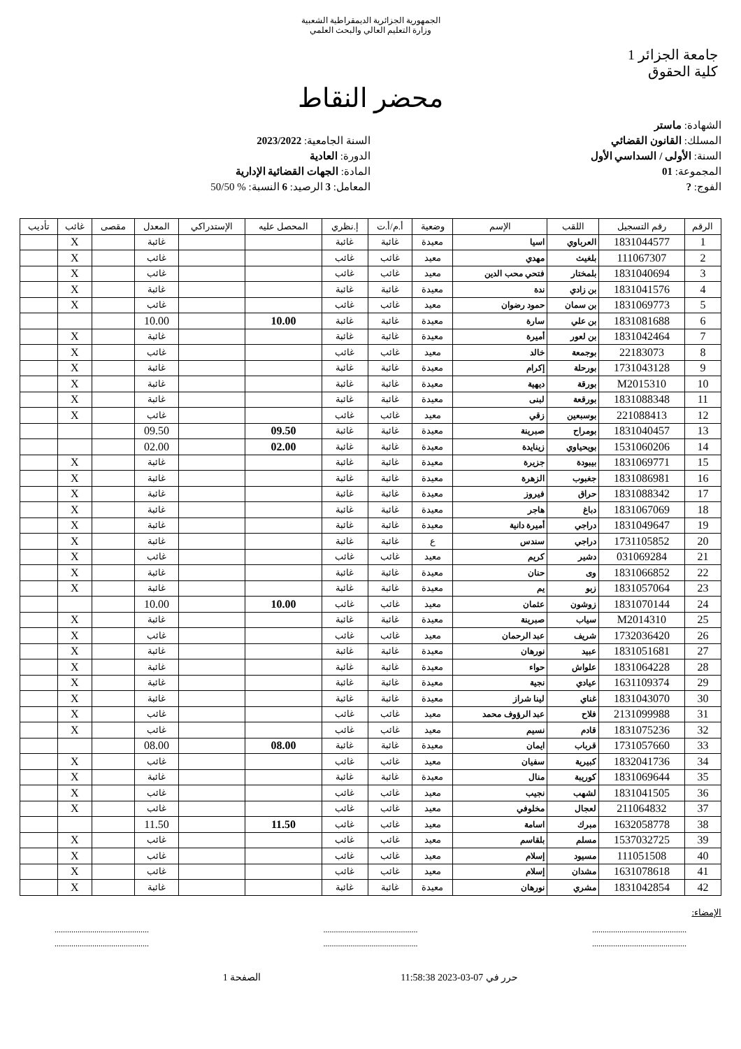الجمهورية الجزائرية الديمقراطية الشعبية
وزارة التعليم العالي والبحث العلمي
جامعة الجزائر 1
كلية الحقوق
محضر النقاط
الشهادة: ماستر
المسلك: القانون القضائي
السنة: الأولى / السداسي الأول
المجموعة: 01
الفوج: ?
السنة الجامعية: 2023/2022
الدورة: العادية
المادة: الجهات القضائية الإدارية
المعامل: 3 الرصيد: 6 النسبة: % 50/50
| الرقم | رقم التسجيل | اللقب | الإسم | وضعية | أ.م/أ.ت | إ.نظري | المحصل عليه | الإستدراكي | المعدل | مقصى | غائب | تأديب |
| --- | --- | --- | --- | --- | --- | --- | --- | --- | --- | --- | --- | --- |
| 1 | 1831044577 | العرباوي | اسيا | معيدة | غائبة | غائبة | | | غائبة | | X | |
| 2 | 111067307 | بلغيث | مهدي | معيد | غائب | غائب | | | غائب | | X | |
| 3 | 1831040694 | بلمختار | فتحي محب الدين | معيد | غائب | غائب | | | غائب | | X | |
| 4 | 1831041576 | بن زادي | ندة | معيدة | غائبة | غائبة | | | غائبة | | X | |
| 5 | 1831069773 | بن سمان | حمود رضوان | معيد | غائب | غائب | | | غائب | | X | |
| 6 | 1831081688 | بن علي | سارة | معيدة | غائبة | غائبة | 10.00 | | 10.00 | | | |
| 7 | 1831042464 | بن لعور | أميرة | معيدة | غائبة | غائبة | | | غائبة | | X | |
| 8 | 22183073 | بوجمعة | خالد | معيد | غائب | غائب | | | غائب | | X | |
| 9 | 1731043128 | بورحلة | إكرام | معيدة | غائبة | غائبة | | | غائبة | | X | |
| 10 | M2015310 | بورقة | ديهية | معيدة | غائبة | غائبة | | | غائبة | | X | |
| 11 | 1831088348 | بورقعة | لبنى | معيدة | غائبة | غائبة | | | غائبة | | X | |
| 12 | 221088413 | بوسبعين | زقي | معيد | غائب | غائب | | | غائب | | X | |
| 13 | 1831040457 | بومراح | صبرينة | معيدة | غائبة | غائبة | 09.50 | | 09.50 | | | |
| 14 | 1531060206 | بويحياوي | زينايدة | معيدة | غائبة | غائبة | 02.00 | | 02.00 | | | |
| 15 | 1831069771 | بيبودة | جزيرة | معيدة | غائبة | غائبة | | | غائبة | | X | |
| 16 | 1831086981 | جغبوب | الزهرة | معيدة | غائبة | غائبة | | | غائبة | | X | |
| 17 | 1831088342 | حراق | فيروز | معيدة | غائبة | غائبة | | | غائبة | | X | |
| 18 | 1831067069 | دباغ | هاجر | معيدة | غائبة | غائبة | | | غائبة | | X | |
| 19 | 1831049647 | دراجي | أميرة دانية | معيدة | غائبة | غائبة | | | غائبة | | X | |
| 20 | 1731105852 | دراجي | سندس | ع | غائبة | غائبة | | | غائبة | | X | |
| 21 | 031069284 | دشير | كريم | معيد | غائب | غائب | | | غائب | | X | |
| 22 | 1831066852 | وى | حنان | معيدة | غائبة | غائبة | | | غائبة | | X | |
| 23 | 1831057064 | زبو | يم | معيدة | غائبة | غائبة | | | غائبة | | X | |
| 24 | 1831070144 | زوشون | عثمان | معيد | غائب | غائب | 10.00 | | 10.00 | | | |
| 25 | M2014310 | سياب | صبرينة | معيدة | غائبة | غائبة | | | غائبة | | X | |
| 26 | 1732036420 | شريف | عبد الرحمان | معيد | غائب | غائب | | | غائب | | X | |
| 27 | 1831051681 | عبيد | نورهان | معيدة | غائبة | غائبة | | | غائبة | | X | |
| 28 | 1831064228 | علواش | حواء | معيدة | غائبة | غائبة | | | غائبة | | X | |
| 29 | 1631109374 | عيادي | نجية | معيدة | غائبة | غائبة | | | غائبة | | X | |
| 30 | 1831043070 | غناي | لينا شراز | معيدة | غائبة | غائبة | | | غائبة | | X | |
| 31 | 2131099988 | فلاح | عبد الرؤوف محمد | معيد | غائب | غائب | | | غائب | | X | |
| 32 | 1831075236 | قادم | نسيم | معيد | غائب | غائب | | | غائب | | X | |
| 33 | 1731057660 | قرباب | ايمان | معيدة | غائبة | غائبة | 08.00 | | 08.00 | | | |
| 34 | 1832041736 | كبيرية | سفيان | معيد | غائب | غائب | | | غائب | | X | |
| 35 | 1831069644 | كوريبة | منال | معيدة | غائبة | غائبة | | | غائبة | | X | |
| 36 | 1831041505 | لشهب | نجيب | معيد | غائب | غائب | | | غائب | | X | |
| 37 | 211064832 | لعجال | مخلوفي | معيد | غائب | غائب | | | غائب | | X | |
| 38 | 1632058778 | مبرك | اسامة | معيد | غائب | غائب | 11.50 | | 11.50 | | | |
| 39 | 1537032725 | مسلم | بلقاسم | معيد | غائب | غائب | | | غائب | | X | |
| 40 | 111051508 | مسيود | إسلام | معيد | غائب | غائب | | | غائب | | X | |
| 41 | 1631078618 | مشدان | إسلام | معيد | غائب | غائب | | | غائب | | X | |
| 42 | 1831042854 | مشري | نورهان | معيدة | غائبة | غائبة | | | غائبة | | X | |
الإمضاء:
.............................................
............................................. .............................................
............................................. .............................................
.............................................
حرر في 07-03-2023 11:58:38 الصفحة 1